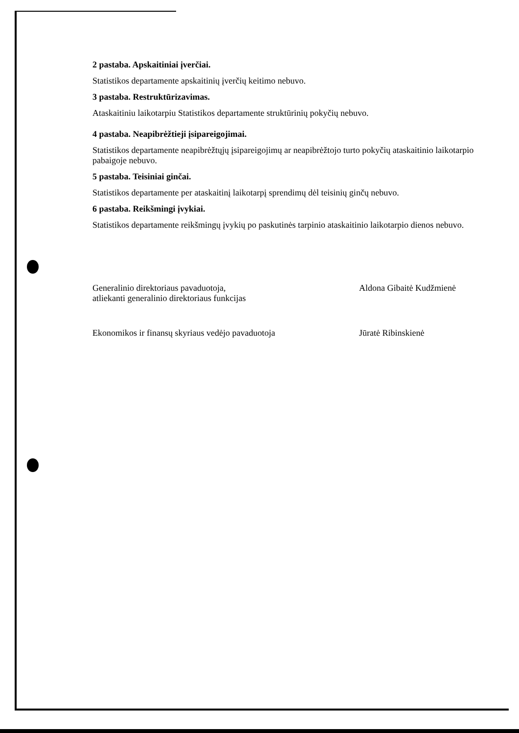2 pastaba. Apskaitiniai įverčiai.
Statistikos departamente apskaitinių įverčių keitimo nebuvo.
3 pastaba. Restruktūrizavimas.
Ataskaitiniu laikotarpiu Statistikos departamente struktūrinių pokyčių nebuvo.
4 pastaba. Neapibrėžtieji įsipareigojimai.
Statistikos departamente neapibrėžtųjų įsipareigojimų ar neapibrėžtojo turto pokyčių ataskaitinio laikotarpio pabaigoje nebuvo.
5 pastaba. Teisiniai ginčai.
Statistikos departamente per ataskaitinį laikotarpį sprendimų dėl teisinių ginčų nebuvo.
6 pastaba. Reikšmingi įvykiai.
Statistikos departamente reikšmingų įvykių po paskutinės tarpinio ataskaitinio laikotarpio dienos nebuvo.
Generalinio direktoriaus pavaduotoja,
atliekanti generalinio direktoriaus funkcijas
Aldona Gibaitė Kudžmienė
Ekonomikos ir finansų skyriaus vedėjo pavaduotoja Jūratė Ribinskienė